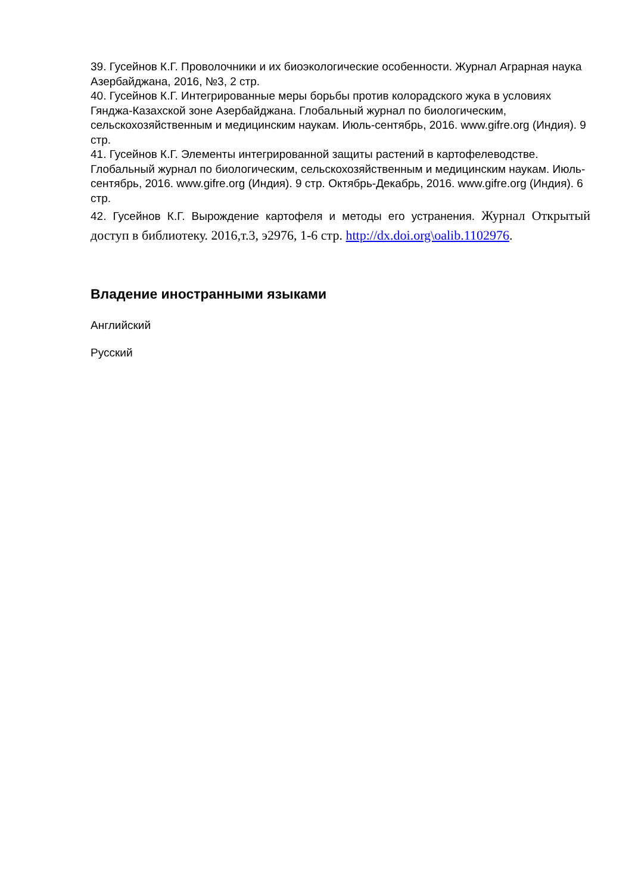39. Гусейнов К.Г. Проволочники и их биоэкологические особенности. Журнал Аграрная наука Азербайджана, 2016, №3, 2 стр.
40. Гусейнов К.Г. Интегрированные меры борьбы против колорадского жука в условиях Гянджа-Казахской зоне Азербайджана. Глобальный журнал по биологическим, сельскохозяйственным и медицинским наукам. Июль-сентябрь, 2016. www.gifre.org (Индия). 9 стр.
41. Гусейнов К.Г. Элементы интегрированной защиты растений в картофелеводстве. Глобальный журнал по биологическим, сельскохозяйственным и медицинским наукам. Июль-сентябрь, 2016. www.gifre.org (Индия). 9 стр. Октябрь-Декабрь, 2016. www.gifre.org (Индия). 6 стр.
42. Гусейнов К.Г. Вырождение картофеля и методы его устранения. Журнал Открытый доступ в библиотеку. 2016,т.3, э2976, 1-6 стр. http://dx.doi.org\oalib.1102976.
Владение иностранными языками
Английский
Русский